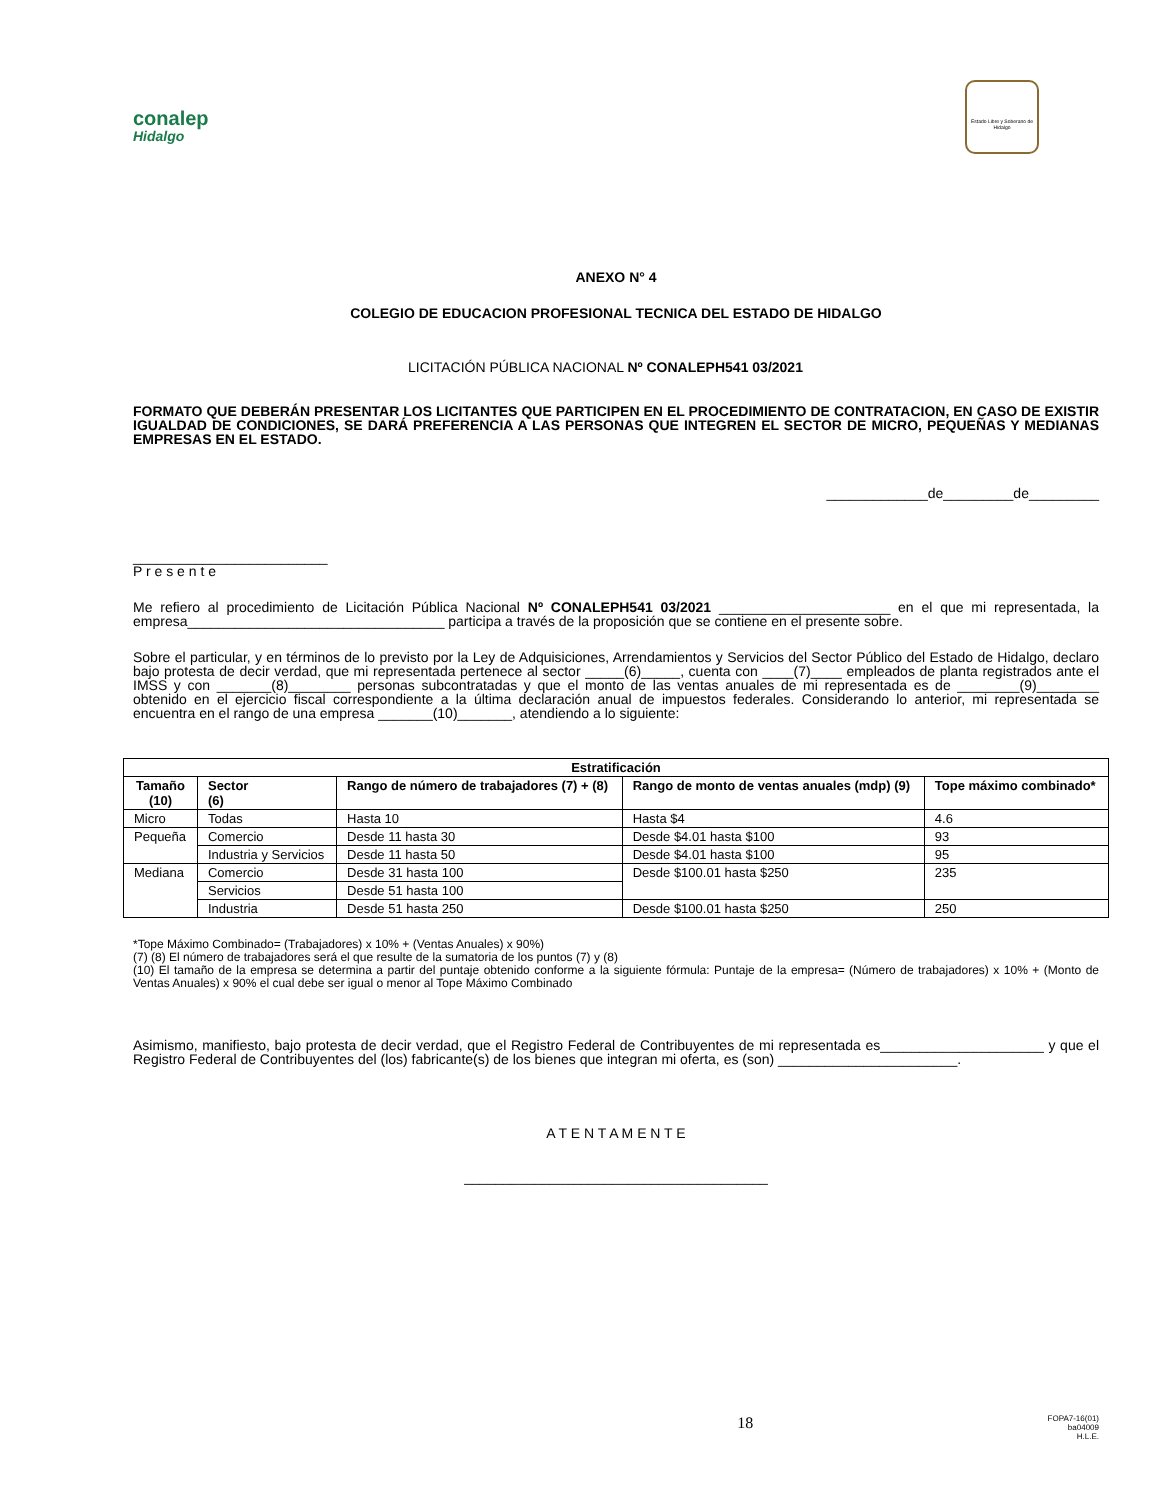conalep
Hidalgo
Estado Libre y Soberano de Hidalgo
ANEXO N° 4
COLEGIO DE EDUCACION PROFESIONAL TECNICA DEL ESTADO DE HIDALGO
LICITACIÓN PÚBLICA NACIONAL Nº CONALEPH541 03/2021
FORMATO QUE DEBERÁN PRESENTAR LOS LICITANTES QUE PARTICIPEN EN EL PROCEDIMIENTO DE CONTRATACION, EN CASO DE EXISTIR IGUALDAD DE CONDICIONES, SE DARÁ PREFERENCIA A LAS PERSONAS QUE INTEGREN EL SECTOR DE MICRO, PEQUEÑAS Y MEDIANAS EMPRESAS EN EL ESTADO.
_____________de_________de_________
_________________________
P r e s e n t e
Me refiero al procedimiento de Licitación Pública Nacional Nº CONALEPH541 03/2021 ______________________ en el que mi representada, la empresa_________________________________ participa a través de la proposición que se contiene en el presente sobre.
Sobre el particular, y en términos de lo previsto por la Ley de Adquisiciones, Arrendamientos y Servicios del Sector Público del Estado de Hidalgo, declaro bajo protesta de decir verdad, que mi representada pertenece al sector _____(6)_____, cuenta con ____(7)____ empleados de planta registrados ante el IMSS y con _______(8)________ personas subcontratadas y que el monto de las ventas anuales de mi representada es de ________(9)________ obtenido en el ejercicio fiscal correspondiente a la última declaración anual de impuestos federales. Considerando lo anterior, mi representada se encuentra en el rango de una empresa _______(10)_______, atendiendo a lo siguiente:
| Estratificación | | | | |
| --- | --- | --- | --- | --- |
| Tamaño (10) | Sector (6) | Rango de número de trabajadores (7) + (8) | Rango de monto de ventas anuales (mdp) (9) | Tope máximo combinado* |
| Micro | Todas | Hasta 10 | Hasta $4 | 4.6 |
| Pequeña | Comercio | Desde 11 hasta 30 | Desde $4.01 hasta $100 | 93 |
| | Industria y Servicios | Desde 11 hasta 50 | Desde $4.01 hasta $100 | 95 |
| Mediana | Comercio | Desde 31 hasta 100 | Desde $100.01 hasta $250 | 235 |
| | Servicios | Desde 51 hasta 100 | | |
| | Industria | Desde 51 hasta 250 | Desde $100.01 hasta $250 | 250 |
*Tope Máximo Combinado= (Trabajadores) x 10% + (Ventas Anuales) x 90%)
(7) (8) El número de trabajadores será el que resulte de la sumatoria de los puntos (7) y (8)
(10) El tamaño de la empresa se determina a partir del puntaje obtenido conforme a la siguiente fórmula: Puntaje de la empresa= (Número de trabajadores) x 10% + (Monto de Ventas Anuales) x 90% el cual debe ser igual o menor al Tope Máximo Combinado
Asimismo, manifiesto, bajo protesta de decir verdad, que el Registro Federal de Contribuyentes de mi representada es_____________________ y que el Registro Federal de Contribuyentes del (los) fabricante(s) de los bienes que integran mi oferta, es (son) _______________________.
A T E N T A M E N T E
_______________________________________
18
FOPA7-16(01)
ba04009
H.L.E.